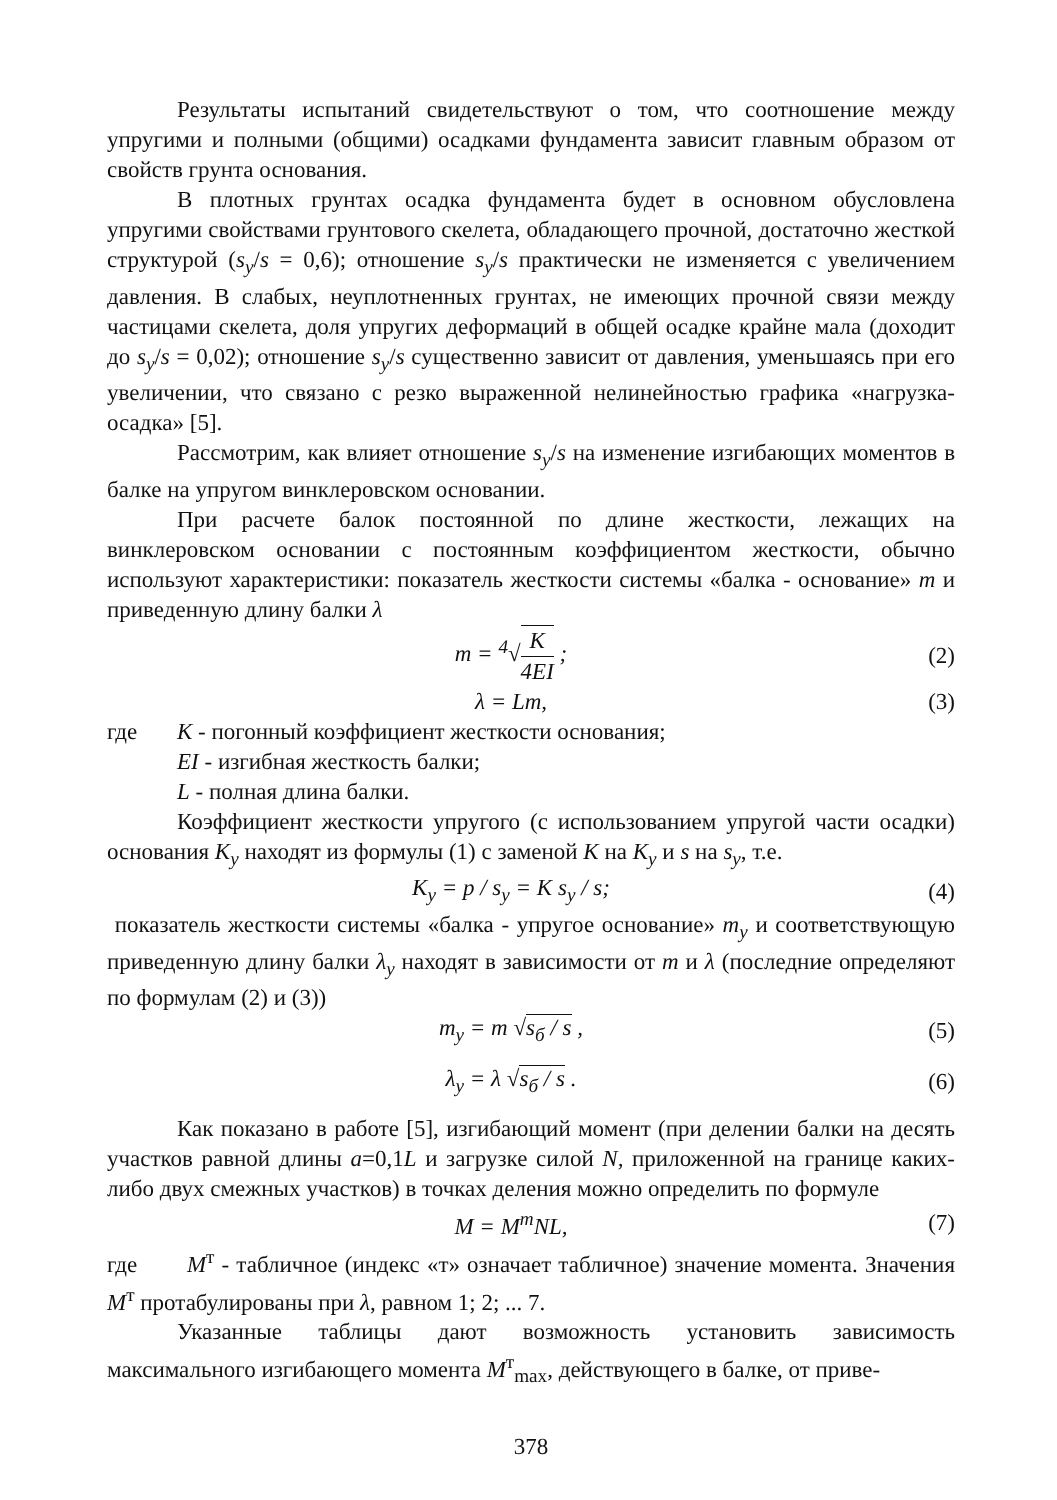Результаты испытаний свидетельствуют о том, что соотношение между упругими и полными (общими) осадками фундамента зависит главным образом от свойств грунта основания.
В плотных грунтах осадка фундамента будет в основном обусловлена упругими свойствами грунтового скелета, обладающего прочной, достаточно жесткой структурой (s<sub>y</sub>/s = 0,6); отношение s<sub>y</sub>/s практически не изменяется с увеличением давления. В слабых, неуплотненных грунтах, не имеющих прочной связи между частицами скелета, доля упругих деформаций в общей осадке крайне мала (доходит до s<sub>y</sub>/s = 0,02); отношение s<sub>y</sub>/s существенно зависит от давления, уменьшаясь при его увеличении, что связано с резко выраженной нелинейностью графика «нагрузка-осадка» [5].
Рассмотрим, как влияет отношение s<sub>y</sub>/s на изменение изгибающих моментов в балке на упругом винклеровском основании.
При расчете балок постоянной по длине жесткости, лежащих на винклеровском основании с постоянным коэффициентом жесткости, обычно используют характеристики: показатель жесткости системы «балка - основание» m и приведенную длину балки λ
m = <sup>4</sup>√K 4EI ; (2)
λ = Lm, (3)
где K - погонный коэффициент жесткости основания;
EI - изгибная жесткость балки;
L - полная длина балки.
Коэффициент жесткости упругого (с использованием упругой части осадки) основания K<sub>y</sub> находят из формулы (1) с заменой K на K<sub>y</sub> и s на s<sub>y</sub>, т.е.
K<sub>y</sub> = p / s<sub>y</sub> = K s<sub>y</sub> / s; (4)
показатель жесткости системы «балка - упругое основание» m<sub>y</sub> и соответствующую приведенную длину балки λ<sub>y</sub> находят в зависимости от m и λ (последние определяют по формулам (2) и (3))
m<sub>y</sub> = m √s<sub>б</sub> / s , (5)
λ<sub>y</sub> = λ √s<sub>б</sub> / s . (6)
Как показано в работе [5], изгибающий момент (при делении балки на десять участков равной длины a=0,1L и загрузке силой N, приложенной на границе каких-либо двух смежных участков) в точках деления можно определить по формуле
M = M<sup>т</sup>NL, (7)
где M<sup>т</sup> - табличное (индекс «т» означает табличное) значение момента. Значения M<sup>т</sup> протабулированы при λ, равном 1; 2; ... 7.
Указанные таблицы дают возможность установить зависимость максимального изгибающего момента M<sup>т</sup><sub>max</sub>, действующего в балке, от приве-
378